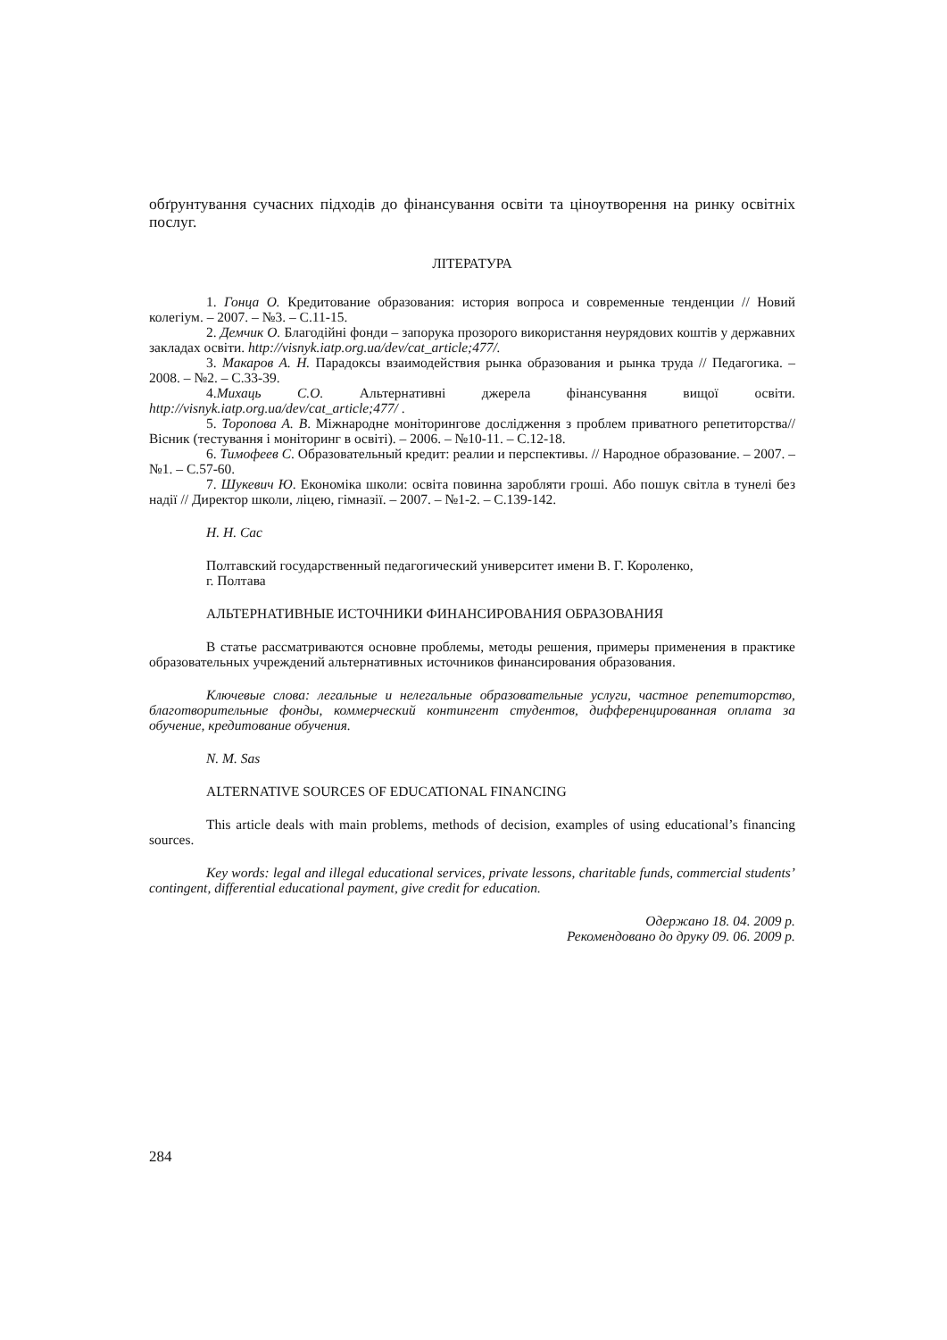обґрунтування сучасних підходів до фінансування освіти та ціноутворення на ринку освітніх послуг.
ЛІТЕРАТУРА
1. Гонца О. Кредитование образования: история вопроса и современные тенденции // Новий колегіум. – 2007. – №3. – С.11-15.
2. Демчик О. Благодійні фонди – запорука прозорого використання неурядових коштів у державних закладах освіти. http://visnyk.iatp.org.ua/dev/cat_article;477/.
3. Макаров А. Н. Парадоксы взаимодействия рынка образования и рынка труда // Педагогика. – 2008. – №2. – С.33-39.
4.Михаць С.О. Альтернативні джерела фінансування вищої освіти. http://visnyk.iatp.org.ua/dev/cat_article;477/ .
5. Торопова А. В. Міжнародне моніторингове дослідження з проблем приватного репетиторства// Вісник (тестування і моніторинг в освіті). – 2006. – №10-11. – С.12-18.
6. Тимофеев С. Образовательный кредит: реалии и перспективы. // Народное образование. – 2007. – №1. – С.57-60.
7. Шукевич Ю. Економіка школи: освіта повинна заробляти гроші. Або пошук світла в тунелі без надії // Директор школи, ліцею, гімназії. – 2007. – №1-2. – С.139-142.
Н. Н. Сас
Полтавский государственный педагогический университет имени В. Г. Короленко,
г. Полтава
АЛЬТЕРНАТИВНЫЕ ИСТОЧНИКИ ФИНАНСИРОВАНИЯ ОБРАЗОВАНИЯ
В статье рассматриваются основне проблемы, методы решения, примеры применения в практике образовательных учреждений альтернативных источников финансирования образования.
Ключевые слова: легальные и нелегальные образовательные услуги, частное репетиторство, благотворительные фонды, коммерческий контингент студентов, дифференцированная оплата за обучение, кредитование обучения.
N. M. Sas
ALTERNATIVE SOURCES OF EDUCATIONAL FINANCING
This article deals with main problems, methods of decision, examples of using educational’s financing sources.
Key words: legal and illegal educational services, private lessons, charitable funds, commercial students’ contingent, differential educational payment, give credit for education.
Одержано 18. 04. 2009 р.
Рекомендовано до друку 09. 06. 2009 р.
284